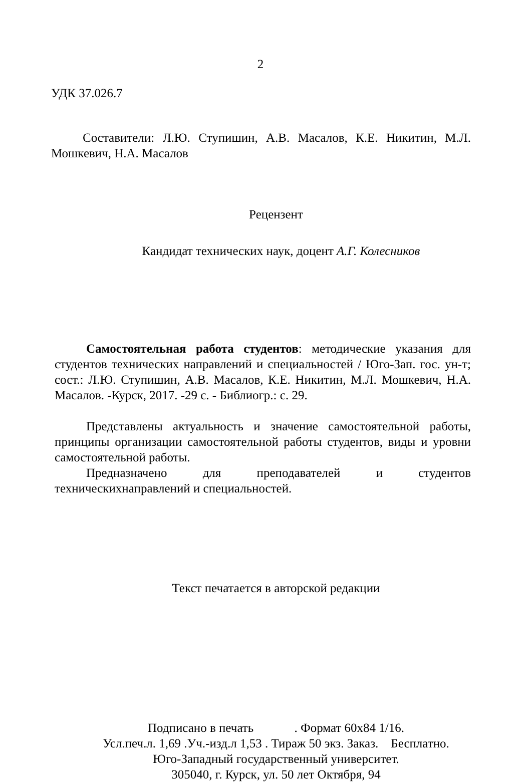2
УДК 37.026.7
Составители: Л.Ю. Ступишин, А.В. Масалов, К.Е. Никитин, М.Л. Мошкевич, Н.А. Масалов
Рецензент
Кандидат технических наук, доцент А.Г. Колесников
Самостоятельная работа студентов: методические указания для студентов технических направлений и специальностей / Юго-Зап. гос. ун-т; сост.: Л.Ю. Ступишин, А.В. Масалов, К.Е. Никитин, М.Л. Мошкевич, Н.А. Масалов. -Курск, 2017. -29 с. - Библиогр.: с. 29.
Представлены актуальность и значение самостоятельной работы, принципы организации самостоятельной работы студентов, виды и уровни самостоятельной работы.
Предназначено для преподавателей и студентов
техническихнаправлений и специальностей.
Текст печатается в авторской редакции
Подписано в печать . Формат 60х84 1/16.
Усл.печ.л. 1,69 .Уч.-изд.л 1,53 . Тираж 50 экз. Заказ. Бесплатно.
Юго-Западный государственный университет.
305040, г. Курск, ул. 50 лет Октября, 94